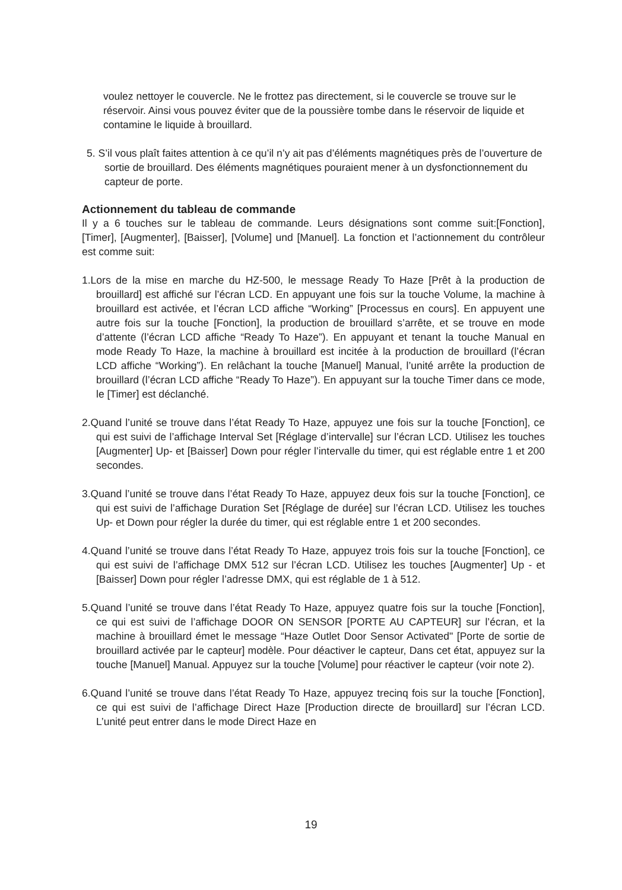voulez nettoyer le couvercle. Ne le frottez pas directement, si le couvercle se trouve sur le réservoir. Ainsi vous pouvez éviter que de la poussière tombe dans le réservoir de liquide et contamine le liquide à brouillard.
5. S’il vous plaît faites attention à ce qu’il n’y ait pas d’éléments magnétiques près de l’ouverture de sortie de brouillard. Des éléments magnétiques pouraient mener à un dysfonctionnement du capteur de porte.
Actionnement du tableau de commande
Il y a 6 touches sur le tableau de commande. Leurs désignations sont comme suit:[Fonction], [Timer], [Augmenter], [Baisser], [Volume] und [Manuel]. La fonction et l’actionnement du contrôleur est comme suit:
1.Lors de la mise en marche du HZ-500, le message Ready To Haze [Prêt à la production de brouillard] est affiché sur l’écran LCD. En appuyant une fois sur la touche Volume, la machine à brouillard est activée, et l’écran LCD affiche “Working” [Processus en cours]. En appuyent une autre fois sur la touche [Fonction], la production de brouillard s’arrête, et se trouve en mode d’attente (l’écran LCD affiche “Ready To Haze”). En appuyant et tenant la touche Manual en mode Ready To Haze, la machine à brouillard est incitée à la production de brouillard (l’écran LCD affiche “Working”). En relâchant la touche [Manuel] Manual, l’unité arrête la production de brouillard (l’écran LCD affiche “Ready To Haze”). En appuyant sur la touche Timer dans ce mode, le [Timer] est déclanché.
2.Quand l’unité se trouve dans l’état Ready To Haze, appuyez une fois sur la touche [Fonction], ce qui est suivi de l’affichage Interval Set [Réglage d’intervalle] sur l’écran LCD. Utilisez les touches [Augmenter] Up- et [Baisser] Down pour régler l’intervalle du timer, qui est réglable entre 1 et 200 secondes.
3.Quand l’unité se trouve dans l’état Ready To Haze, appuyez deux fois sur la touche [Fonction], ce qui est suivi de l’affichage Duration Set [Réglage de durée] sur l’écran LCD. Utilisez les touches Up- et Down pour régler la durée du timer, qui est réglable entre 1 et 200 secondes.
4.Quand l’unité se trouve dans l’état Ready To Haze, appuyez trois fois sur la touche [Fonction], ce qui est suivi de l’affichage DMX 512 sur l’écran LCD. Utilisez les touches [Augmenter] Up - et [Baisser] Down pour régler l’adresse DMX, qui est réglable de 1 à 512.
5.Quand l’unité se trouve dans l’état Ready To Haze, appuyez quatre fois sur la touche [Fonction], ce qui est suivi de l’affichage DOOR ON SENSOR [PORTE AU CAPTEUR] sur l’écran, et la machine à brouillard émet le message “Haze Outlet Door Sensor Activated" [Porte de sortie de brouillard activée par le capteur] modèle. Pour déactiver le capteur, Dans cet état, appuyez sur la touche [Manuel] Manual. Appuyez sur la touche [Volume] pour réactiver le capteur (voir note 2).
6.Quand l’unité se trouve dans l’état Ready To Haze, appuyez trecinq fois sur la touche [Fonction], ce qui est suivi de l’affichage Direct Haze [Production directe de brouillard] sur l’écran LCD. L’unité peut entrer dans le mode Direct Haze en
19